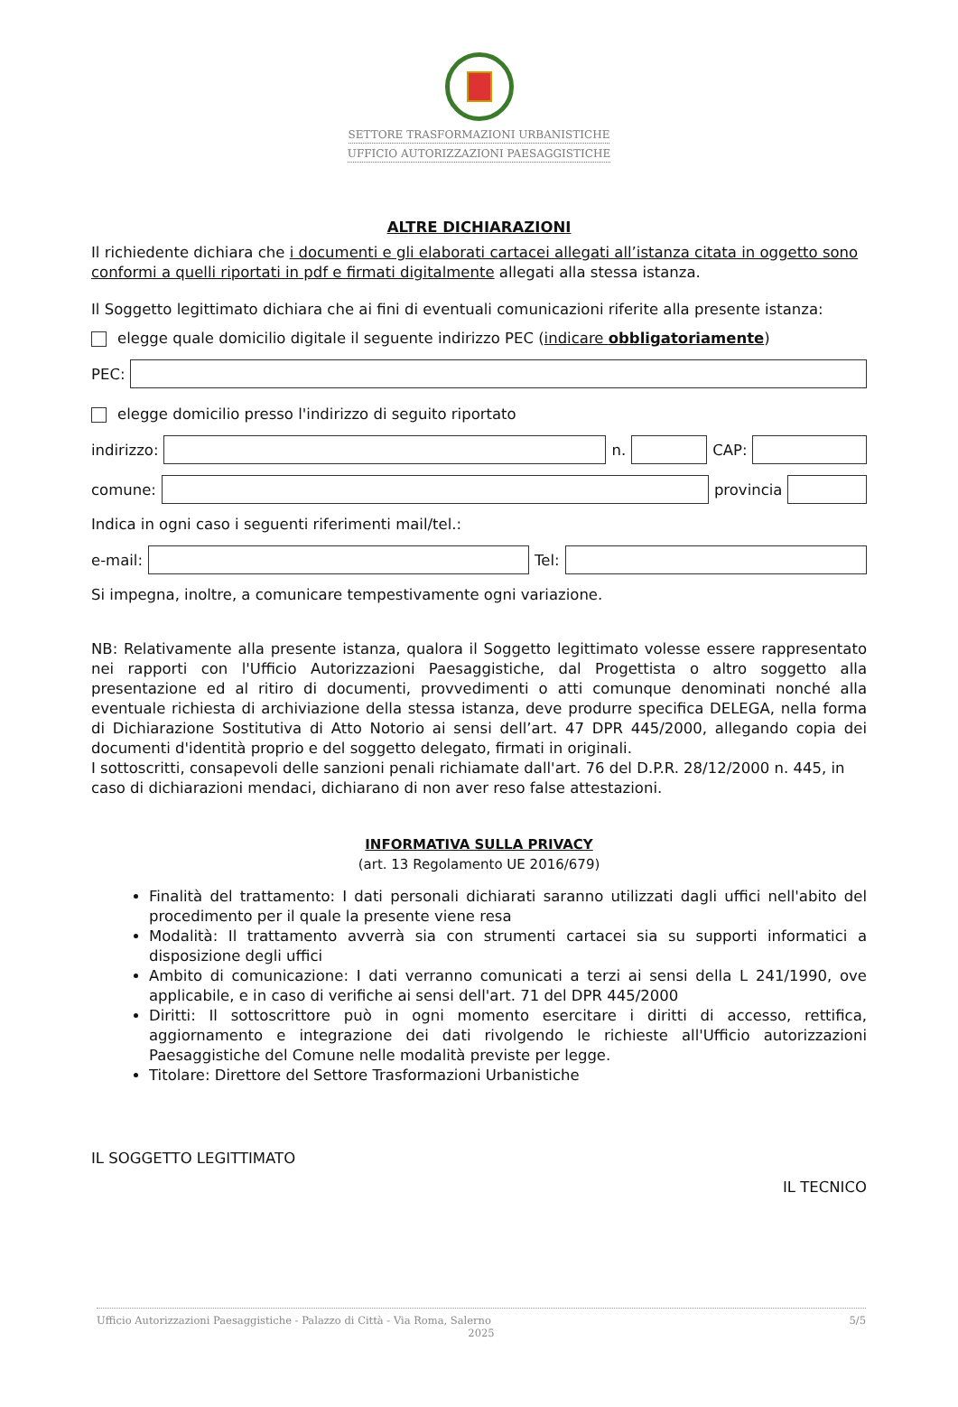SETTORE TRASFORMAZIONI URBANISTICHE
UFFICIO AUTORIZZAZIONI PAESAGGISTICHE
ALTRE DICHIARAZIONI
Il richiedente dichiara che i documenti e gli elaborati cartacei allegati all’istanza citata in oggetto sono conformi a quelli riportati in pdf e firmati digitalmente allegati alla stessa istanza.
Il Soggetto legittimato dichiara che ai fini di eventuali comunicazioni riferite alla presente istanza:
elegge quale domicilio digitale il seguente indirizzo PEC (indicare obbligatoriamente)
PEC:
elegge domicilio presso l'indirizzo di seguito riportato
indirizzo:
n.
CAP:
comune:
provincia
Indica in ogni caso i seguenti riferimenti mail/tel.:
e-mail:
Tel:
Si impegna, inoltre, a comunicare tempestivamente ogni variazione.
NB: Relativamente alla presente istanza, qualora il Soggetto legittimato volesse essere rappresentato nei rapporti con l'Ufficio Autorizzazioni Paesaggistiche, dal Progettista o altro soggetto alla presentazione ed al ritiro di documenti, provvedimenti o atti comunque denominati nonché alla eventuale richiesta di archiviazione della stessa istanza, deve produrre specifica DELEGA, nella forma di Dichiarazione Sostitutiva di Atto Notorio ai sensi dell’art. 47 DPR 445/2000, allegando copia dei documenti d'identità proprio e del soggetto delegato, firmati in originali.
I sottoscritti, consapevoli delle sanzioni penali richiamate dall'art. 76 del D.P.R. 28/12/2000 n. 445, in caso di dichiarazioni mendaci, dichiarano di non aver reso false attestazioni.
INFORMATIVA SULLA PRIVACY
(art. 13 Regolamento UE 2016/679)
Finalità del trattamento: I dati personali dichiarati saranno utilizzati dagli uffici nell'abito del procedimento per il quale la presente viene resa
Modalità: Il trattamento avverrà sia con strumenti cartacei sia su supporti informatici a disposizione degli uffici
Ambito di comunicazione: I dati verranno comunicati a terzi ai sensi della L 241/1990, ove applicabile, e in caso di verifiche ai sensi dell'art. 71 del DPR 445/2000
Diritti: Il sottoscrittore può in ogni momento esercitare i diritti di accesso, rettifica, aggiornamento e integrazione dei dati rivolgendo le richieste all'Ufficio autorizzazioni Paesaggistiche del Comune nelle modalità previste per legge.
Titolare: Direttore del Settore Trasformazioni Urbanistiche
IL SOGGETTO LEGITTIMATO
IL TECNICO
Ufficio Autorizzazioni Paesaggistiche - Palazzo di Città - Via Roma, Salerno 5/5
2025